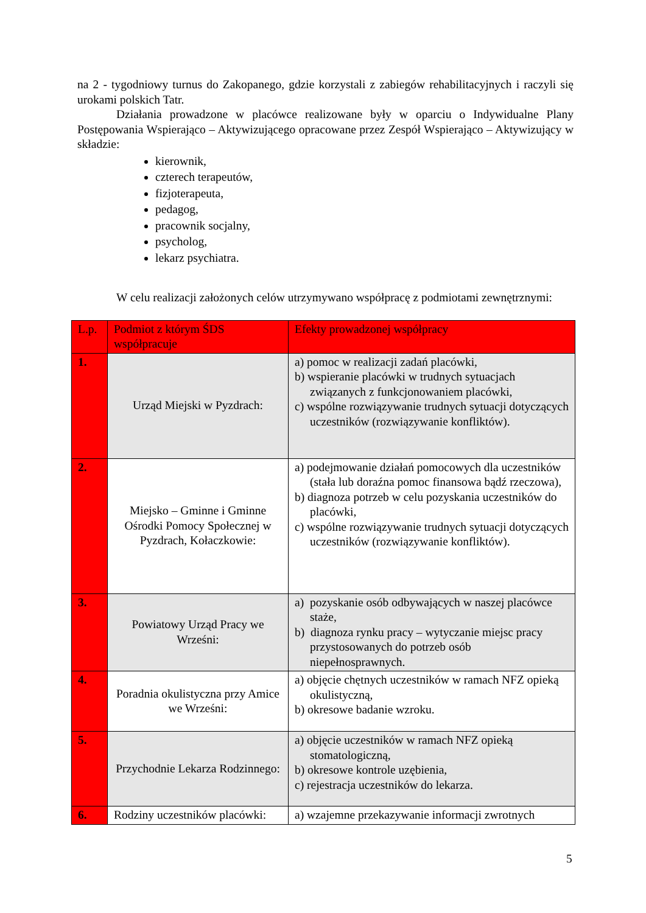na 2 - tygodniowy turnus do Zakopanego, gdzie korzystali z zabiegów rehabilitacyjnych i raczyli się urokami polskich Tatr.
Działania prowadzone w placówce realizowane były w oparciu o Indywidualne Plany Postępowania Wspierająco – Aktywizującego opracowane przez Zespół Wspierająco – Aktywizujący w składzie:
kierownik,
czterech terapeutów,
fizjoterapeuta,
pedagog,
pracownik socjalny,
psycholog,
lekarz psychiatra.
W celu realizacji założonych celów utrzymywano współpracę z podmiotami zewnętrznymi:
| L.p. | Podmiot z którym ŚDS współpracuje | Efekty prowadzonej współpracy |
| 1. | Urząd Miejski w Pyzdrach: | a) pomoc w realizacji zadań placówki, b) wspieranie placówki w trudnych sytuacjach związanych z funkcjonowaniem placówki, c) wspólne rozwiązywanie trudnych sytuacji dotyczących uczestników (rozwiązywanie konfliktów). |
| 2. | Miejsko – Gminne i Gminne Ośrodki Pomocy Społecznej w Pyzdrach, Kołaczkowie: | a) podejmowanie działań pomocowych dla uczestników (stała lub doraźna pomoc finansowa bądź rzeczowa), b) diagnoza potrzeb w celu pozyskania uczestników do placówki, c) wspólne rozwiązywanie trudnych sytuacji dotyczących uczestników (rozwiązywanie konfliktów). |
| 3. | Powiatowy Urząd Pracy we Wrześni: | a) pozyskanie osób odbywających w naszej placówce staże, b) diagnoza rynku pracy – wytyczanie miejsc pracy przystosowanych do potrzeb osób niepełnosprawnych. |
| 4. | Poradnia okulistyczna przy Amice we Wrześni: | a) objęcie chętnych uczestników w ramach NFZ opieką okulistyczną, b) okresowe badanie wzroku. |
| 5. | Przychodnie Lekarza Rodzinnego: | a) objęcie uczestników w ramach NFZ opieką stomatologiczną, b) okresowe kontrole uzębienia, c) rejestracja uczestników do lekarza. |
| 6. | Rodziny uczestników placówki: | a) wzajemne przekazywanie informacji zwrotnych |
5